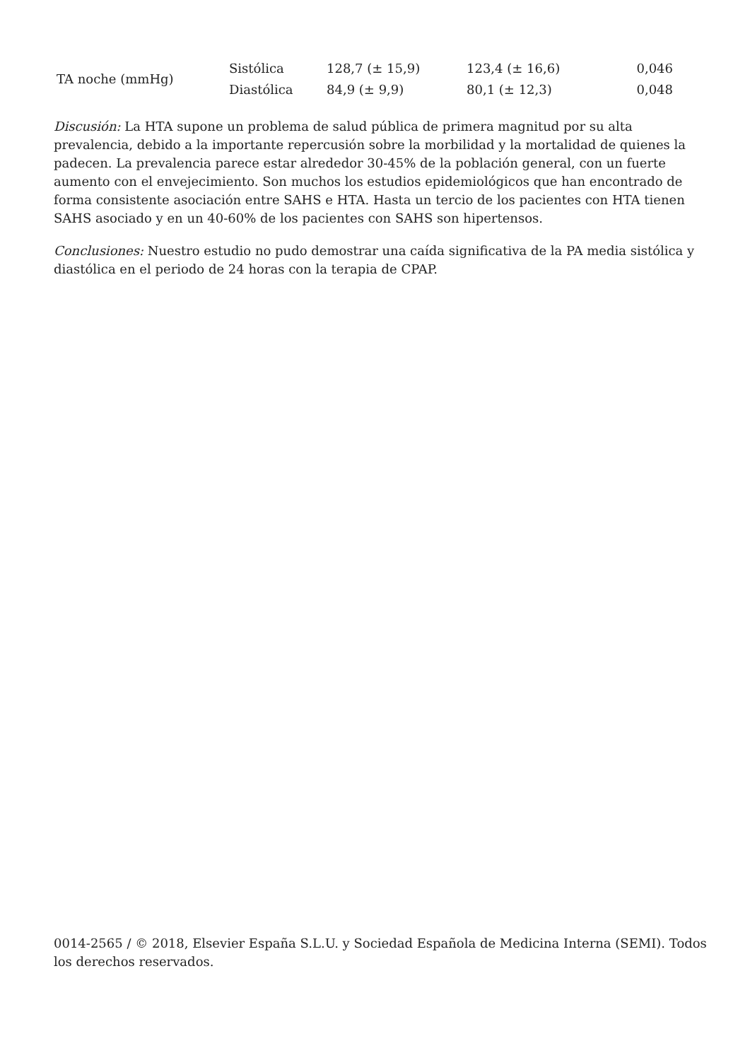| TA noche (mmHg) | Sistólica | 128,7 (± 15,9) | 123,4 (± 16,6) | 0,046 |
| | Diastólica | 84,9 (± 9,9) | 80,1 (± 12,3) | 0,048 |
Discusión: La HTA supone un problema de salud pública de primera magnitud por su alta prevalencia, debido a la importante repercusión sobre la morbilidad y la mortalidad de quienes la padecen. La prevalencia parece estar alrededor 30-45% de la población general, con un fuerte aumento con el envejecimiento. Son muchos los estudios epidemiológicos que han encontrado de forma consistente asociación entre SAHS e HTA. Hasta un tercio de los pacientes con HTA tienen SAHS asociado y en un 40-60% de los pacientes con SAHS son hipertensos.
Conclusiones: Nuestro estudio no pudo demostrar una caída significativa de la PA media sistólica y diastólica en el periodo de 24 horas con la terapia de CPAP.
0014-2565 / © 2018, Elsevier España S.L.U. y Sociedad Española de Medicina Interna (SEMI). Todos los derechos reservados.